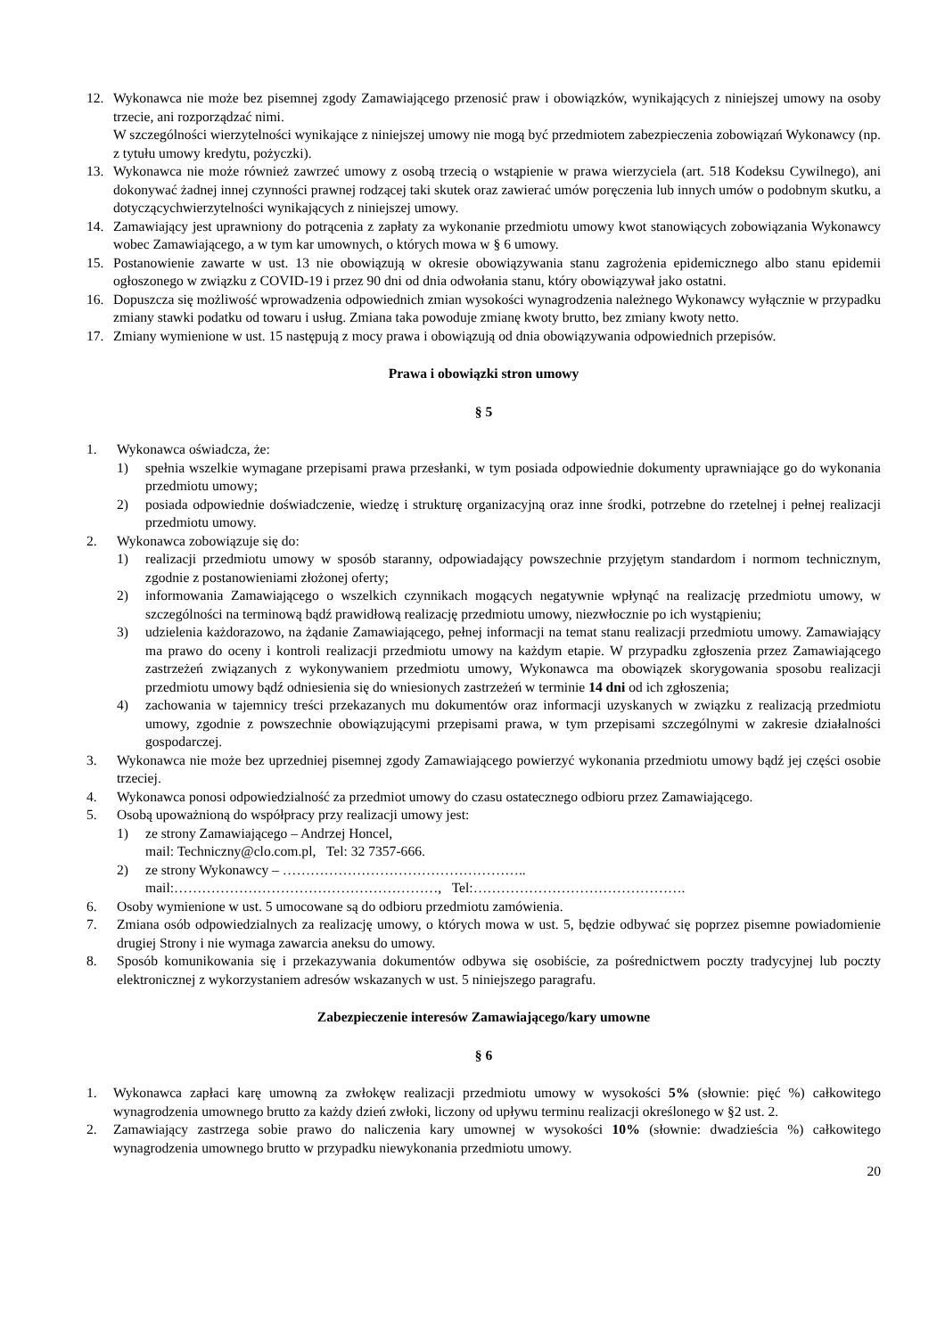12. Wykonawca nie może bez pisemnej zgody Zamawiającego przenosić praw i obowiązków, wynikających z niniejszej umowy na osoby trzecie, ani rozporządzać nimi.
W szczególności wierzytelności wynikające z niniejszej umowy nie mogą być przedmiotem zabezpieczenia zobowiązań Wykonawcy (np. z tytułu umowy kredytu, pożyczki).
13. Wykonawca nie może również zawrzeć umowy z osobą trzecią o wstąpienie w prawa wierzyciela (art. 518 Kodeksu Cywilnego), ani dokonywać żadnej innej czynności prawnej rodzącej taki skutek oraz zawierać umów poręczenia lub innych umów o podobnym skutku, a dotyczącychwierzytelności wynikających z niniejszej umowy.
14. Zamawiający jest uprawniony do potrącenia z zapłaty za wykonanie przedmiotu umowy kwot stanowiących zobowiązania Wykonawcy wobec Zamawiającego, a w tym kar umownych, o których mowa w § 6 umowy.
15. Postanowienie zawarte w ust. 13 nie obowiązują w okresie obowiązywania stanu zagrożenia epidemicznego albo stanu epidemii ogłoszonego w związku z COVID-19 i przez 90 dni od dnia odwołania stanu, który obowiązywał jako ostatni.
16. Dopuszcza się możliwość wprowadzenia odpowiednich zmian wysokości wynagrodzenia należnego Wykonawcy wyłącznie w przypadku zmiany stawki podatku od towaru i usług. Zmiana taka powoduje zmianę kwoty brutto, bez zmiany kwoty netto.
17. Zmiany wymienione w ust. 15 następują z mocy prawa i obowiązują od dnia obowiązywania odpowiednich przepisów.
Prawa i obowiązki stron umowy
§ 5
1. Wykonawca oświadcza, że:
1) spełnia wszelkie wymagane przepisami prawa przesłanki, w tym posiada odpowiednie dokumenty uprawniające go do wykonania przedmiotu umowy;
2) posiada odpowiednie doświadczenie, wiedzę i strukturę organizacyjną oraz inne środki, potrzebne do rzetelnej i pełnej realizacji przedmiotu umowy.
2. Wykonawca zobowiązuje się do:
1) realizacji przedmiotu umowy w sposób staranny, odpowiadający powszechnie przyjętym standardom i normom technicznym, zgodnie z postanowieniami złożonej oferty;
2) informowania Zamawiającego o wszelkich czynnikach mogących negatywnie wpłynąć na realizację przedmiotu umowy, w szczególności na terminową bądź prawidłową realizację przedmiotu umowy, niezwłocznie po ich wystąpieniu;
3) udzielenia każdorazowo, na żądanie Zamawiającego, pełnej informacji na temat stanu realizacji przedmiotu umowy. Zamawiający ma prawo do oceny i kontroli realizacji przedmiotu umowy na każdym etapie. W przypadku zgłoszenia przez Zamawiającego zastrzeżeń związanych z wykonywaniem przedmiotu umowy, Wykonawca ma obowiązek skorygowania sposobu realizacji przedmiotu umowy bądź odniesienia się do wniesionych zastrzeżeń w terminie 14 dni od ich zgłoszenia;
4) zachowania w tajemnicy treści przekazanych mu dokumentów oraz informacji uzyskanych w związku z realizacją przedmiotu umowy, zgodnie z powszechnie obowiązującymi przepisami prawa, w tym przepisami szczególnymi w zakresie działalności gospodarczej.
3. Wykonawca nie może bez uprzedniej pisemnej zgody Zamawiającego powierzyć wykonania przedmiotu umowy bądź jej części osobie trzeciej.
4. Wykonawca ponosi odpowiedzialność za przedmiot umowy do czasu ostatecznego odbioru przez Zamawiającego.
5. Osobą upoważnioną do współpracy przy realizacji umowy jest:
1) ze strony Zamawiającego – Andrzej Honcel,
mail: Techniczny@clo.com.pl, Tel: 32 7357-666.
2) ze strony Wykonawcy – ……………………………………………..
mail:…………………………………………………, Tel:……………………………………….
6. Osoby wymienione w ust. 5 umocowane są do odbioru przedmiotu zamówienia.
7. Zmiana osób odpowiedzialnych za realizację umowy, o których mowa w ust. 5, będzie odbywać się poprzez pisemne powiadomienie drugiej Strony i nie wymaga zawarcia aneksu do umowy.
8. Sposób komunikowania się i przekazywania dokumentów odbywa się osobiście, za pośrednictwem poczty tradycyjnej lub poczty elektronicznej z wykorzystaniem adresów wskazanych w ust. 5 niniejszego paragrafu.
Zabezpieczenie interesów Zamawiającego/kary umowne
§ 6
1. Wykonawca zapłaci karę umowną za zwłokęw realizacji przedmiotu umowy w wysokości 5% (słownie: pięć %) całkowitego wynagrodzenia umownego brutto za każdy dzień zwłoki, liczony od upływu terminu realizacji określonego w §2 ust. 2.
2. Zamawiający zastrzega sobie prawo do naliczenia kary umownej w wysokości 10% (słownie: dwadzieścia %) całkowitego wynagrodzenia umownego brutto w przypadku niewykonania przedmiotu umowy.
20